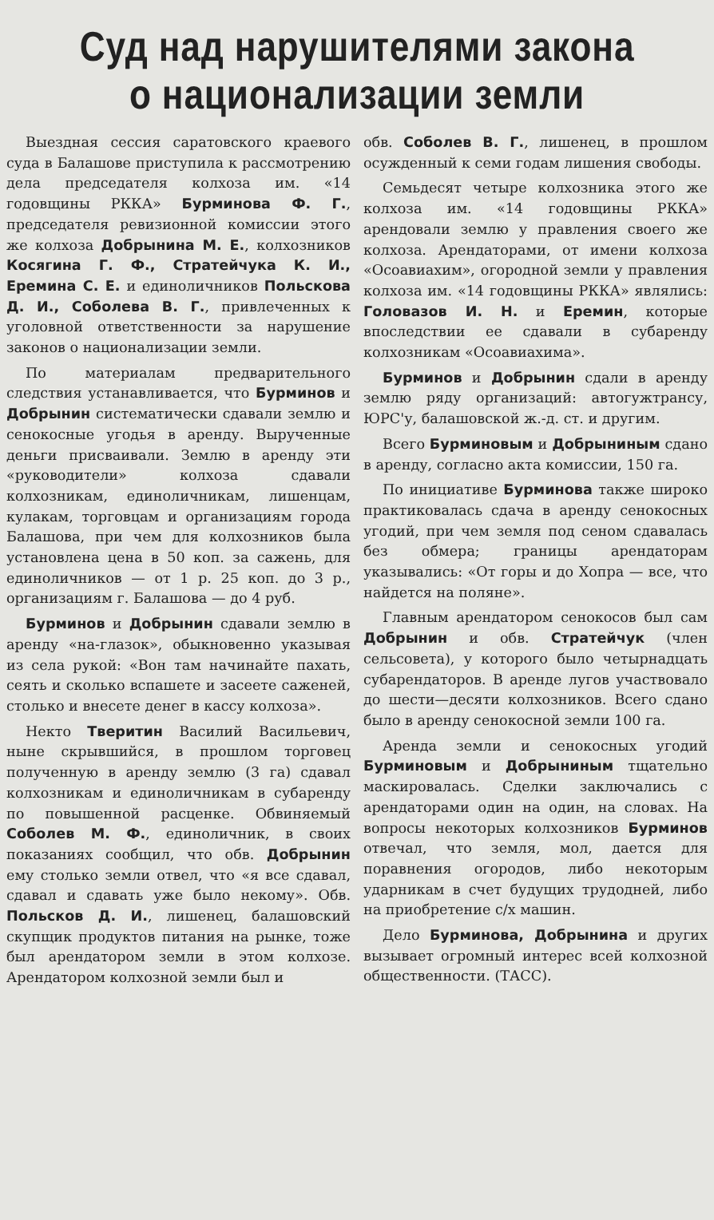Суд над нарушителями закона
о национализации земли
Выездная сессия саратовского краевого суда в Балашове приступила к рассмотрению дела председателя колхоза им. «14 годовщины РККА» Бурминова Ф. Г., председателя ревизионной комиссии этого же колхоза Добрынина М. Е., колхозников Косягина Г. Ф., Стратейчука К. И., Еремина С. Е. и единоличников Польскова Д. И., Соболева В. Г., привлеченных к уголовной ответственности за нарушение законов о национализации земли.
По материалам предварительного следствия устанавливается, что Бурминов и Добрынин систематически сдавали землю и сенокосные угодья в аренду. Вырученные деньги присваивали. Землю в аренду эти «руководители» колхоза сдавали колхозникам, единоличникам, лишенцам, кулакам, торговцам и организациям города Балашова, при чем для колхозников была установлена цена в 50 коп. за сажень, для единоличников — от 1 р. 25 коп. до 3 р., организациям г. Балашова — до 4 руб.
Бурминов и Добрынин сдавали землю в аренду «на-глазок», обыкновенно указывая из села рукой: «Вон там начинайте пахать, сеять и сколько вспашете и засеете саженей, столько и внесете денег в кассу колхоза».
Некто Тверитин Василий Васильевич, ныне скрывшийся, в прошлом торговец полученную в аренду землю (3 га) сдавал колхозникам и единоличникам в субаренду по повышенной расценке. Обвиняемый Соболев М. Ф., единоличник, в своих показаниях сообщил, что обв. Добрынин ему столько земли отвел, что «я все сдавал, сдавал и сдавать уже было некому». Обв. Польсков Д. И., лишенец, балашовский скупщик продуктов питания на рынке, тоже был арендатором земли в этом колхозе. Арендатором колхозной земли был и
обв. Соболев В. Г., лишенец, в прошлом осужденный к семи годам лишения свободы.
Семьдесят четыре колхозника этого же колхоза им. «14 годовщины РККА» арендовали землю у правления своего же колхоза. Арендаторами, от имени колхоза «Осоавиахим», огородной земли у правления колхоза им. «14 годовщины РККА» являлись: Головазов И. Н. и Еремин, которые впоследствии ее сдавали в субаренду колхозникам «Осоавиахима».
Бурминов и Добрынин сдали в аренду землю ряду организаций: автогужтрансу, ЮРС'у, балашовской ж.-д. ст. и другим.
Всего Бурминовым и Добрыниным сдано в аренду, согласно акта комиссии, 150 га.
По инициативе Бурминова также широко практиковалась сдача в аренду сенокосных угодий, при чем земля под сеном сдавалась без обмера; границы арендаторам указывались: «От горы и до Хопра — все, что найдется на поляне».
Главным арендатором сенокосов был сам Добрынин и обв. Стратейчук (член сельсовета), у которого было четырнадцать субарендаторов. В аренде лугов участвовало до шести—десяти колхозников. Всего сдано было в аренду сенокосной земли 100 га.
Аренда земли и сенокосных угодий Бурминовым и Добрыниным тщательно маскировалась. Сделки заключались с арендаторами один на один, на словах. На вопросы некоторых колхозников Бурминов отвечал, что земля, мол, дается для поравнения огородов, либо некоторым ударникам в счет будущих трудодней, либо на приобретение с/х машин.
Дело Бурминова, Добрынина и других вызывает огромный интерес всей колхозной общественности. (ТАСС).